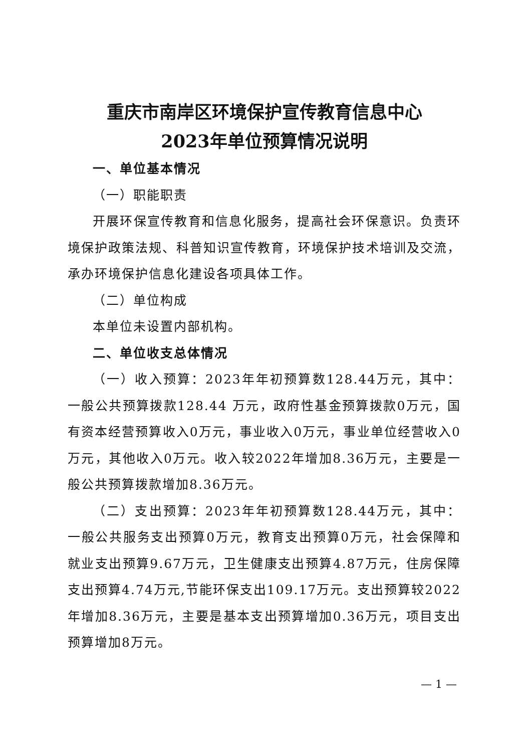重庆市南岸区环境保护宣传教育信息中心
2023年单位预算情况说明
一、单位基本情况
（一）职能职责
开展环保宣传教育和信息化服务，提高社会环保意识。负责环境保护政策法规、科普知识宣传教育，环境保护技术培训及交流，承办环境保护信息化建设各项具体工作。
（二）单位构成
本单位未设置内部机构。
二、单位收支总体情况
（一）收入预算：2023年年初预算数128.44万元，其中：一般公共预算拨款128.44 万元，政府性基金预算拨款0万元，国有资本经营预算收入0万元，事业收入0万元，事业单位经营收入0万元，其他收入0万元。收入较2022年增加8.36万元，主要是一般公共预算拨款增加8.36万元。
（二）支出预算：2023年年初预算数128.44万元，其中：一般公共服务支出预算0万元，教育支出预算0万元，社会保障和就业支出预算9.67万元，卫生健康支出预算4.87万元，住房保障支出预算4.74万元,节能环保支出109.17万元。支出预算较2022年增加8.36万元，主要是基本支出预算增加0.36万元，项目支出预算增加8万元。
— 1 —